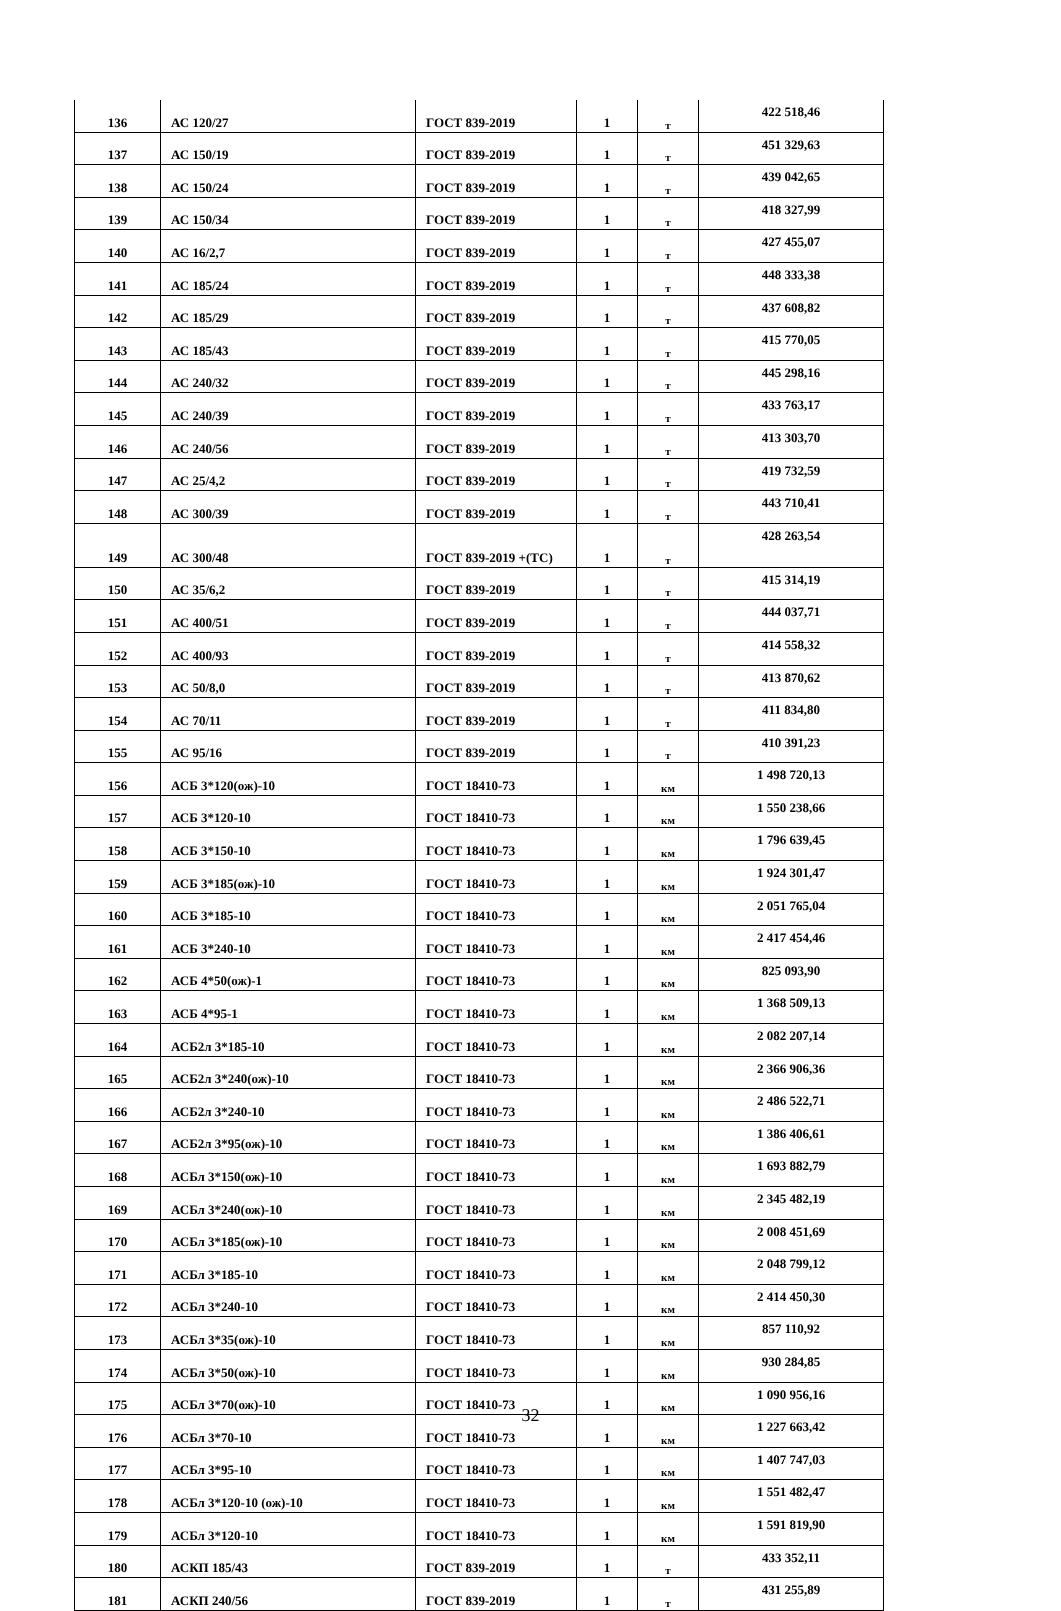| 136 | АС 120/27 | ГОСТ 839-2019 | 1 | т | 422 518,46 |
| 137 | АС 150/19 | ГОСТ 839-2019 | 1 | т | 451 329,63 |
| 138 | АС 150/24 | ГОСТ 839-2019 | 1 | т | 439 042,65 |
| 139 | АС 150/34 | ГОСТ 839-2019 | 1 | т | 418 327,99 |
| 140 | АС 16/2,7 | ГОСТ 839-2019 | 1 | т | 427 455,07 |
| 141 | АС 185/24 | ГОСТ 839-2019 | 1 | т | 448 333,38 |
| 142 | АС 185/29 | ГОСТ 839-2019 | 1 | т | 437 608,82 |
| 143 | АС 185/43 | ГОСТ 839-2019 | 1 | т | 415 770,05 |
| 144 | АС 240/32 | ГОСТ 839-2019 | 1 | т | 445 298,16 |
| 145 | АС 240/39 | ГОСТ 839-2019 | 1 | т | 433 763,17 |
| 146 | АС 240/56 | ГОСТ 839-2019 | 1 | т | 413 303,70 |
| 147 | АС 25/4,2 | ГОСТ 839-2019 | 1 | т | 419 732,59 |
| 148 | АС 300/39 | ГОСТ 839-2019 | 1 | т | 443 710,41 |
| 149 | АС 300/48 | ГОСТ 839-2019 +(ТС) | 1 | т | 428 263,54 |
| 150 | АС 35/6,2 | ГОСТ 839-2019 | 1 | т | 415 314,19 |
| 151 | АС 400/51 | ГОСТ 839-2019 | 1 | т | 444 037,71 |
| 152 | АС 400/93 | ГОСТ 839-2019 | 1 | т | 414 558,32 |
| 153 | АС 50/8,0 | ГОСТ 839-2019 | 1 | т | 413 870,62 |
| 154 | АС 70/11 | ГОСТ 839-2019 | 1 | т | 411 834,80 |
| 155 | АС 95/16 | ГОСТ 839-2019 | 1 | т | 410 391,23 |
| 156 | АСБ 3*120(ож)-10 | ГОСТ 18410-73 | 1 | км | 1 498 720,13 |
| 157 | АСБ 3*120-10 | ГОСТ 18410-73 | 1 | км | 1 550 238,66 |
| 158 | АСБ 3*150-10 | ГОСТ 18410-73 | 1 | км | 1 796 639,45 |
| 159 | АСБ 3*185(ож)-10 | ГОСТ 18410-73 | 1 | км | 1 924 301,47 |
| 160 | АСБ 3*185-10 | ГОСТ 18410-73 | 1 | км | 2 051 765,04 |
| 161 | АСБ 3*240-10 | ГОСТ 18410-73 | 1 | км | 2 417 454,46 |
| 162 | АСБ 4*50(ож)-1 | ГОСТ 18410-73 | 1 | км | 825 093,90 |
| 163 | АСБ 4*95-1 | ГОСТ 18410-73 | 1 | км | 1 368 509,13 |
| 164 | АСБ2л 3*185-10 | ГОСТ 18410-73 | 1 | км | 2 082 207,14 |
| 165 | АСБ2л 3*240(ож)-10 | ГОСТ 18410-73 | 1 | км | 2 366 906,36 |
| 166 | АСБ2л 3*240-10 | ГОСТ 18410-73 | 1 | км | 2 486 522,71 |
| 167 | АСБ2л 3*95(ож)-10 | ГОСТ 18410-73 | 1 | км | 1 386 406,61 |
| 168 | АСБл 3*150(ож)-10 | ГОСТ 18410-73 | 1 | км | 1 693 882,79 |
| 169 | АСБл 3*240(ож)-10 | ГОСТ 18410-73 | 1 | км | 2 345 482,19 |
| 170 | АСБл 3*185(ож)-10 | ГОСТ 18410-73 | 1 | км | 2 008 451,69 |
| 171 | АСБл 3*185-10 | ГОСТ 18410-73 | 1 | км | 2 048 799,12 |
| 172 | АСБл 3*240-10 | ГОСТ 18410-73 | 1 | км | 2 414 450,30 |
| 173 | АСБл 3*35(ож)-10 | ГОСТ 18410-73 | 1 | км | 857 110,92 |
| 174 | АСБл 3*50(ож)-10 | ГОСТ 18410-73 | 1 | км | 930 284,85 |
| 175 | АСБл 3*70(ож)-10 | ГОСТ 18410-73 | 1 | км | 1 090 956,16 |
| 176 | АСБл 3*70-10 | ГОСТ 18410-73 | 1 | км | 1 227 663,42 |
| 177 | АСБл 3*95-10 | ГОСТ 18410-73 | 1 | км | 1 407 747,03 |
| 178 | АСБл 3*120-10 (ож)-10 | ГОСТ 18410-73 | 1 | км | 1 551 482,47 |
| 179 | АСБл 3*120-10 | ГОСТ 18410-73 | 1 | км | 1 591 819,90 |
| 180 | АСКП 185/43 | ГОСТ 839-2019 | 1 | т | 433 352,11 |
| 181 | АСКП 240/56 | ГОСТ 839-2019 | 1 | т | 431 255,89 |
32